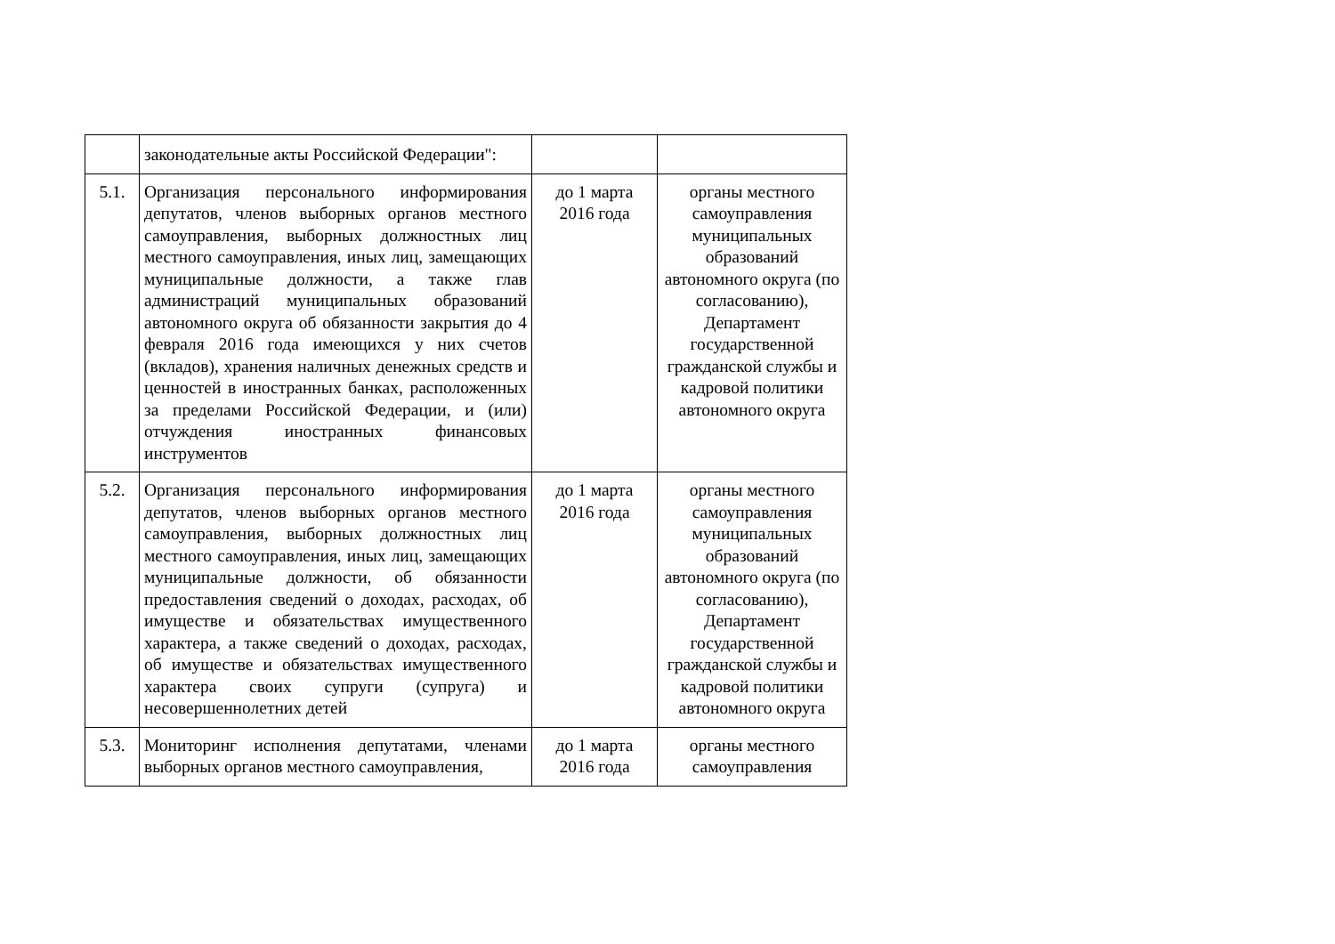| | законодательные акты Российской Федерации": | | |
| 5.1. | Организация персонального информирования депутатов, членов выборных органов местного самоуправления, выборных должностных лиц местного самоуправления, иных лиц, замещающих муниципальные должности, а также глав администраций муниципальных образований автономного округа об обязанности закрытия до 4 февраля 2016 года имеющихся у них счетов (вкладов), хранения наличных денежных средств и ценностей в иностранных банках, расположенных за пределами Российской Федерации, и (или) отчуждения иностранных финансовых инструментов | до 1 марта 2016 года | органы местного самоуправления муниципальных образований автономного округа (по согласованию), Департамент государственной гражданской службы и кадровой политики автономного округа |
| 5.2. | Организация персонального информирования депутатов, членов выборных органов местного самоуправления, выборных должностных лиц местного самоуправления, иных лиц, замещающих муниципальные должности, об обязанности предоставления сведений о доходах, расходах, об имуществе и обязательствах имущественного характера, а также сведений о доходах, расходах, об имуществе и обязательствах имущественного характера своих супруги (супруга) и несовершеннолетних детей | до 1 марта 2016 года | органы местного самоуправления муниципальных образований автономного округа (по согласованию), Департамент государственной гражданской службы и кадровой политики автономного округа |
| 5.3. | Мониторинг исполнения депутатами, членами выборных органов местного самоуправления, | до 1 марта 2016 года | органы местного самоуправления |